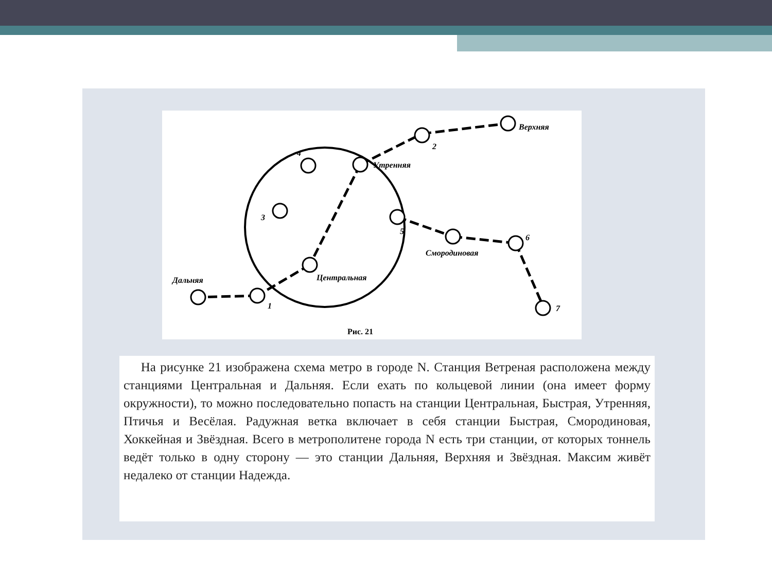Верхняя
2
Утренняя
4
3
5
Смородиновая
6
Центральная
Дальняя
1
7
Рис. 21
На рисунке 21 изображена схема метро в городе N. Станция Ветреная расположена между станциями Центральная и Дальняя. Если ехать по кольцевой линии (она имеет форму окружности), то можно последовательно попасть на станции Центральная, Быстрая, Утренняя, Птичья и Весёлая. Радужная ветка включает в себя станции Быстрая, Смородиновая, Хоккейная и Звёздная. Всего в метрополитене города N есть три станции, от которых тоннель ведёт только в одну сторону — это станции Дальняя, Верхняя и Звёздная. Максим живёт недалеко от станции Надежда.